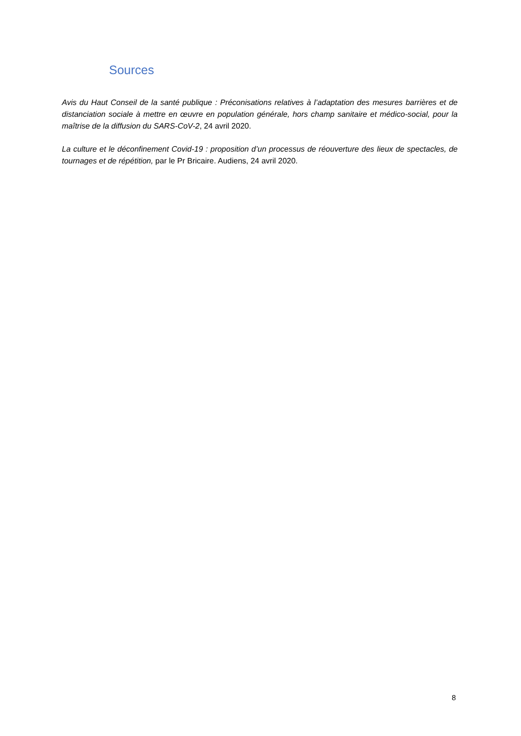Sources
Avis du Haut Conseil de la santé publique : Préconisations relatives à l’adaptation des mesures barrières et de distanciation sociale à mettre en œuvre en population générale, hors champ sanitaire et médico-social, pour la maîtrise de la diffusion du SARS-CoV-2, 24 avril 2020.
La culture et le déconfinement Covid-19 : proposition d’un processus de réouverture des lieux de spectacles, de tournages et de répétition, par le Pr Bricaire. Audiens, 24 avril 2020.
8